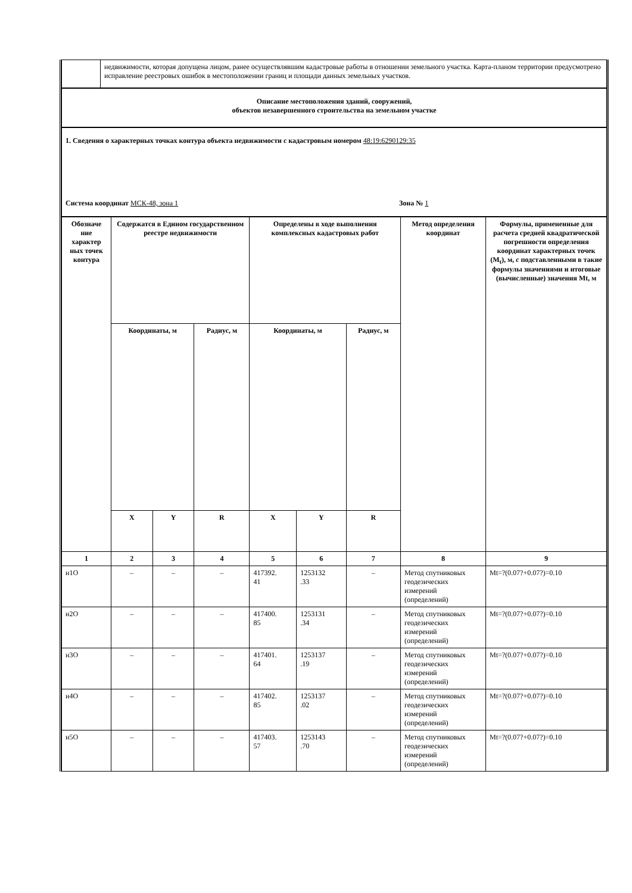| | недвижимости, которая допущена лицом, ранее осуществлявшим кадастровые работы в отношении земельного участка. Карта-планом территории предусмотрено исправление реестровых ошибок в местоположении границ и площади данных земельных участков. |
| Описание местоположения зданий, сооружений, объектов незавершенного строительства на земельном участке | |
| 1. Сведения о характерных точках контура объекта недвижимости с кадастровым номером 48:19:6290129:35 Система координат МСК-48, зона 1 Зона № 1 | |
| Обозначе ние характер ных точек контура | Содержатся в Едином государственном реестре недвижимости | | | Определены в ходе выполнения комплексных кадастровых работ | | | Метод определения координат | Формулы, примененные для расчета средней квадратической погрешности определения координат характерных точек (M<sub>t</sub>), м, с подставленными в такие формулы значениями и итоговые (вычисленные) значения Mt, м |
| --- | --- | --- | --- | --- | --- | --- | --- | --- |
| | Координаты, м | | Радиус, м | Координаты, м | | Радиус, м | | |
| | X | Y | R | X | Y | R | | |
| 1 | 2 | 3 | 4 | 5 | 6 | 7 | 8 | 9 |
| н1О | – | – | – | 417392. 41 | 1253132 .33 | – | Метод спутниковых геодезических измерений (определений) | Mt=?(0.07?+0.07?)=0.10 |
| н2О | – | – | – | 417400. 85 | 1253131 .34 | – | Метод спутниковых геодезических измерений (определений) | Mt=?(0.07?+0.07?)=0.10 |
| н3О | – | – | – | 417401. 64 | 1253137 .19 | – | Метод спутниковых геодезических измерений (определений) | Mt=?(0.07?+0.07?)=0.10 |
| н4О | – | – | – | 417402. 85 | 1253137 .02 | – | Метод спутниковых геодезических измерений (определений) | Mt=?(0.07?+0.07?)=0.10 |
| н5О | – | – | – | 417403. 57 | 1253143 .70 | – | Метод спутниковых геодезических измерений (определений) | Mt=?(0.07?+0.07?)=0.10 |